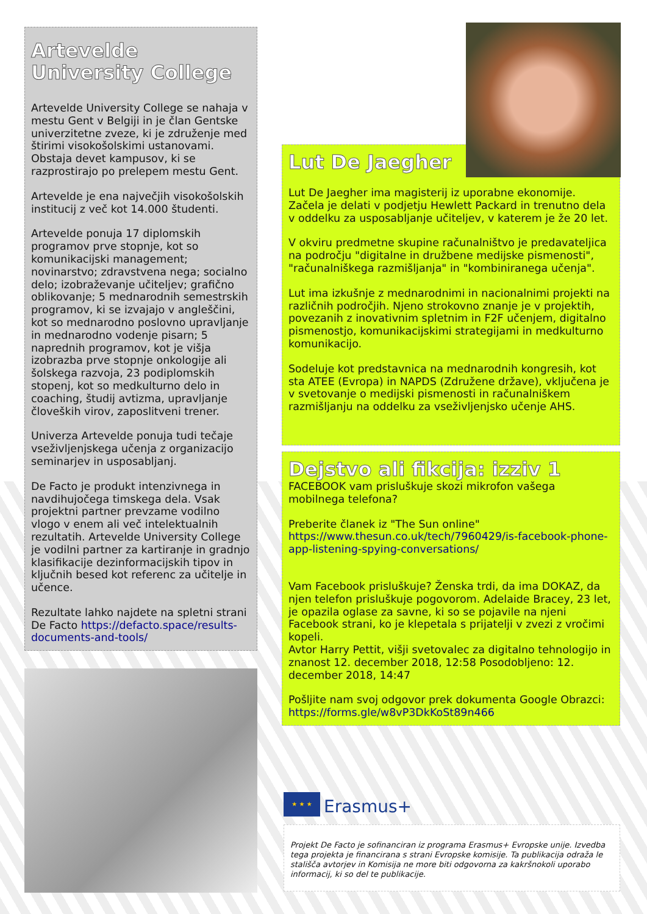Artevelde
University College
Artevelde University College se nahaja v mestu Gent v Belgiji in je član Gentske univerzitetne zveze, ki je združenje med štirimi visokošolskimi ustanovami. Obstaja devet kampusov, ki se razprostirajo po prelepem mestu Gent.
Artevelde je ena največjih visokošolskih institucij z več kot 14.000 študenti.
Artevelde ponuja 17 diplomskih programov prve stopnje, kot so komunikacijski management; novinarstvo; zdravstvena nega; socialno delo; izobraževanje učiteljev; grafično oblikovanje; 5 mednarodnih semestrskih programov, ki se izvajajo v angleščini, kot so mednarodno poslovno upravljanje in mednarodno vodenje pisarn; 5 naprednih programov, kot je višja izobrazba prve stopnje onkologije ali šolskega razvoja, 23 podiplomskih stopenj, kot so medkulturno delo in coaching, študij avtizma, upravljanje človeških virov, zaposlitveni trener.
Univerza Artevelde ponuja tudi tečaje vseživljenjskega učenja z organizacijo seminarjev in usposabljanj.
De Facto je produkt intenzivnega in navdihujočega timskega dela. Vsak projektni partner prevzame vodilno vlogo v enem ali več intelektualnih rezultatih. Artevelde University College je vodilni partner za kartiranje in gradnjo klasifikacije dezinformacijskih tipov in ključnih besed kot referenc za učitelje in učence.
Rezultate lahko najdete na spletni strani De Facto https://defacto.space/results-documents-and-tools/
Lut De Jaegher
Lut De Jaegher ima magisterij iz uporabne ekonomije. Začela je delati v podjetju Hewlett Packard in trenutno dela v oddelku za usposabljanje učiteljev, v katerem je že 20 let.
V okviru predmetne skupine računalništvo je predavateljica na področju "digitalne in družbene medijske pismenosti", "računalniškega razmišljanja" in "kombiniranega učenja".
Lut ima izkušnje z mednarodnimi in nacionalnimi projekti na različnih področjih. Njeno strokovno znanje je v projektih, povezanih z inovativnim spletnim in F2F učenjem, digitalno pismenostjo, komunikacijskimi strategijami in medkulturno komunikacijo.
Sodeluje kot predstavnica na mednarodnih kongresih, kot sta ATEE (Evropa) in NAPDS (Združene države), vključena je v svetovanje o medijski pismenosti in računalniškem razmišljanju na oddelku za vseživljenjsko učenje AHS.
Dejstvo ali fikcija: izziv 1
FACEBOOK vam prisluškuje skozi mikrofon vašega mobilnega telefona?
Preberite članek iz "The Sun online"
https://www.thesun.co.uk/tech/7960429/is-facebook-phone-app-listening-spying-conversations/
Vam Facebook prisluškuje? Ženska trdi, da ima DOKAZ, da njen telefon prisluškuje pogovorom. Adelaide Bracey, 23 let, je opazila oglase za savne, ki so se pojavile na njeni Facebook strani, ko je klepetala s prijatelji v zvezi z vročimi kopeli.
Avtor Harry Pettit, višji svetovalec za digitalno tehnologijo in znanost 12. december 2018, 12:58 Posodobljeno: 12. december 2018, 14:47
Pošljite nam svoj odgovor prek dokumenta Google Obrazci: https://forms.gle/w8vP3DkKoSt89n466
★ ★ ★
Erasmus+
Projekt De Facto je sofinanciran iz programa Erasmus+ Evropske unije. Izvedba tega projekta je financirana s strani Evropske komisije. Ta publikacija odraža le stališča avtorjev in Komisija ne more biti odgovorna za kakršnokoli uporabo informacij, ki so del te publikacije.